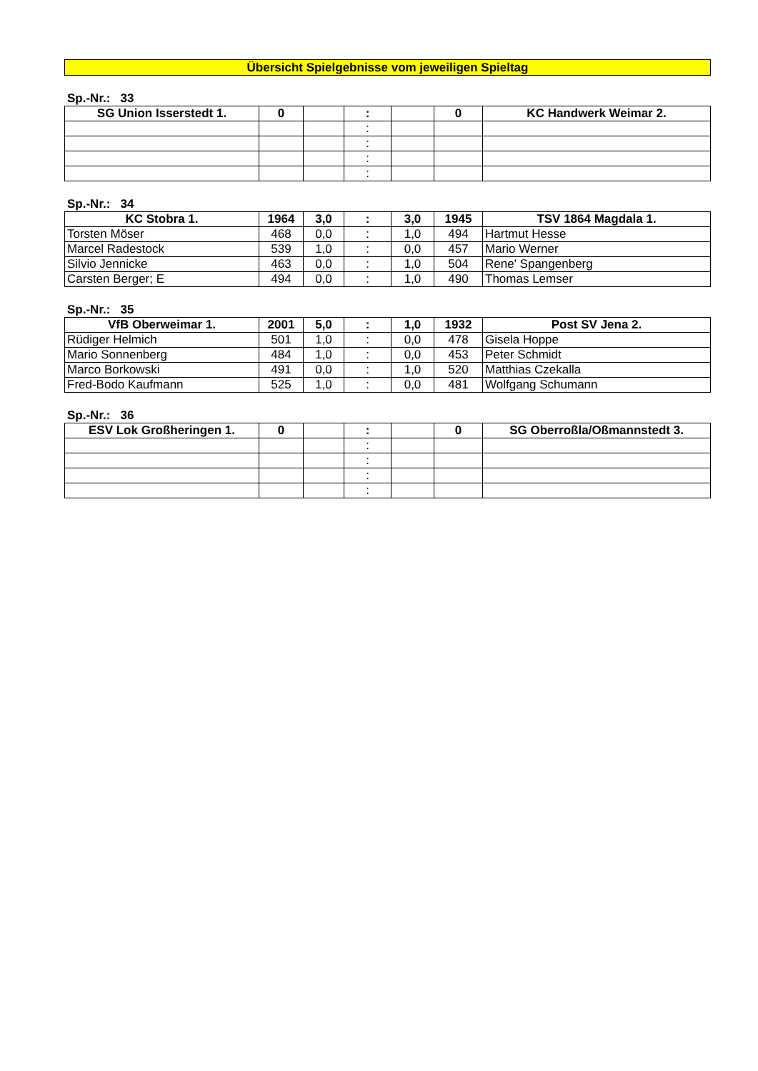Übersicht Spielgebnisse vom jeweiligen Spieltag
Sp.-Nr.: 33
| SG Union Isserstedt 1. | 0 | | : | | 0 | KC Handwerk Weimar 2. |
| --- | --- | --- | --- | --- | --- | --- |
| | | | : | | | |
| | | | : | | | |
| | | | : | | | |
| | | | : | | | |
Sp.-Nr.: 34
| KC Stobra 1. | 1964 | 3,0 | : | 3,0 | 1945 | TSV 1864 Magdala 1. |
| --- | --- | --- | --- | --- | --- | --- |
| Torsten Möser | 468 | 0,0 | : | 1,0 | 494 | Hartmut Hesse |
| Marcel Radestock | 539 | 1,0 | : | 0,0 | 457 | Mario Werner |
| Silvio Jennicke | 463 | 0,0 | : | 1,0 | 504 | Rene' Spangenberg |
| Carsten Berger; E | 494 | 0,0 | : | 1,0 | 490 | Thomas Lemser |
Sp.-Nr.: 35
| VfB Oberweimar 1. | 2001 | 5,0 | : | 1,0 | 1932 | Post SV Jena 2. |
| --- | --- | --- | --- | --- | --- | --- |
| Rüdiger Helmich | 501 | 1,0 | : | 0,0 | 478 | Gisela Hoppe |
| Mario Sonnenberg | 484 | 1,0 | : | 0,0 | 453 | Peter Schmidt |
| Marco Borkowski | 491 | 0,0 | : | 1,0 | 520 | Matthias Czekalla |
| Fred-Bodo Kaufmann | 525 | 1,0 | : | 0,0 | 481 | Wolfgang Schumann |
Sp.-Nr.: 36
| ESV Lok Großheringen 1. | 0 | | : | | 0 | SG Oberroßla/Oßmannstedt 3. |
| --- | --- | --- | --- | --- | --- | --- |
| | | | : | | | |
| | | | : | | | |
| | | | : | | | |
| | | | : | | | |